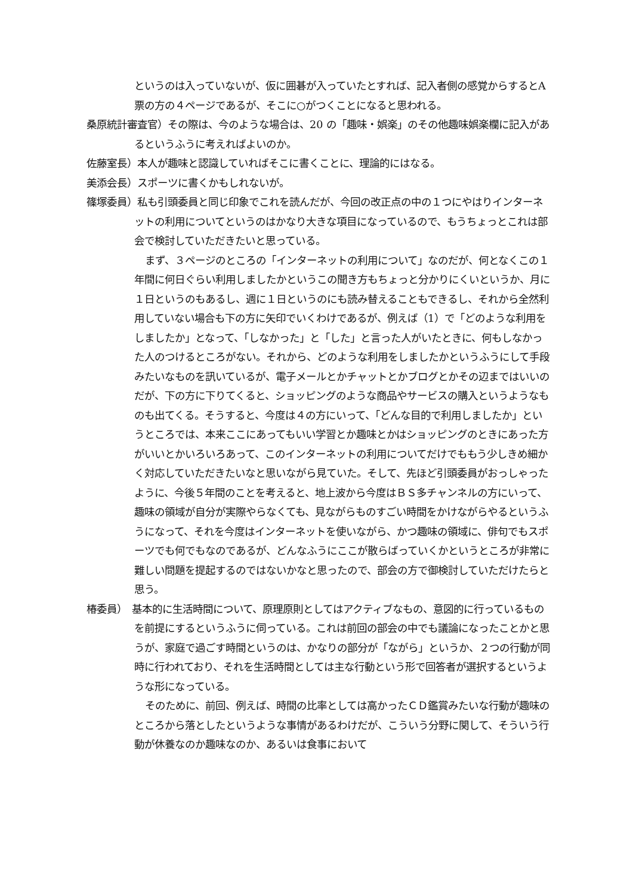というのは入っていないが、仮に囲碁が入っていたとすれば、記入者側の感覚からするとA票の方の４ページであるが、そこに○がつくことになると思われる。
桑原統計審査官）その際は、今のような場合は、20 の「趣味・娯楽」のその他趣味娯楽欄に記入があるというふうに考えればよいのか。
佐藤室長）本人が趣味と認識していればそこに書くことに、理論的にはなる。
美添会長）スポーツに書くかもしれないが。
篠塚委員）私も引頭委員と同じ印象でこれを読んだが、今回の改正点の中の１つにやはりインターネットの利用についてというのはかなり大きな項目になっているので、もうちょっとこれは部会で検討していただきたいと思っている。
まず、３ページのところの「インターネットの利用について」なのだが、何となくこの１年間に何日ぐらい利用しましたかというこの聞き方もちょっと分かりにくいというか、月に１日というのもあるし、週に１日というのにも読み替えることもできるし、それから全然利用していない場合も下の方に矢印でいくわけであるが、例えば（1）で「どのような利用をしましたか」となって、「しなかった」と「した」と言った人がいたときに、何もしなかった人のつけるところがない。それから、どのような利用をしましたかというふうにして手段みたいなものを訊いているが、電子メールとかチャットとかブログとかその辺まではいいのだが、下の方に下りてくると、ショッピングのような商品やサービスの購入というようなものも出てくる。そうすると、今度は４の方にいって、「どんな目的で利用しましたか」というところでは、本来ここにあってもいい学習とか趣味とかはショッピングのときにあった方がいいとかいろいろあって、このインターネットの利用についてだけでももう少しきめ細かく対応していただきたいなと思いながら見ていた。そして、先ほど引頭委員がおっしゃったように、今後５年間のことを考えると、地上波から今度はＢＳ多チャンネルの方にいって、趣味の領域が自分が実際やらなくても、見ながらものすごい時間をかけながらやるというふうになって、それを今度はインターネットを使いながら、かつ趣味の領域に、俳句でもスポーツでも何でもなのであるが、どんなふうにここが散らばっていくかというところが非常に難しい問題を提起するのではないかなと思ったので、部会の方で御検討していただけたらと思う。
椿委員）　基本的に生活時間について、原理原則としてはアクティブなもの、意図的に行っているものを前提にするというふうに伺っている。これは前回の部会の中でも議論になったことかと思うが、家庭で過ごす時間というのは、かなりの部分が「ながら」というか、２つの行動が同時に行われており、それを生活時間としては主な行動という形で回答者が選択するというような形になっている。
そのために、前回、例えば、時間の比率としては高かったＣＤ鑑賞みたいな行動が趣味のところから落としたというような事情があるわけだが、こういう分野に関して、そういう行動が休養なのか趣味なのか、あるいは食事において